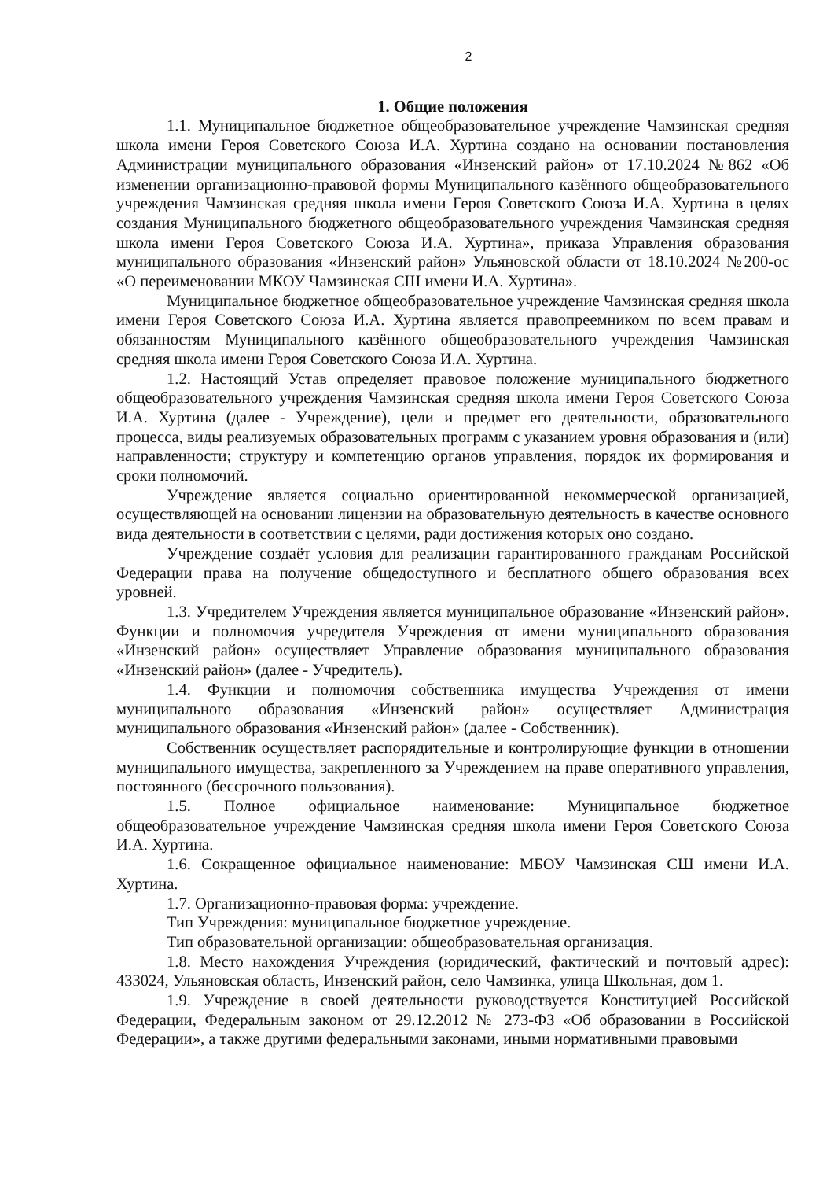2
1. Общие положения
1.1. Муниципальное бюджетное общеобразовательное учреждение Чамзинская средняя школа имени Героя Советского Союза И.А. Хуртина создано на основании постановления Администрации муниципального образования «Инзенский район» от 17.10.2024 №862 «Об изменении организационно-правовой формы Муниципального казённого общеобразовательного учреждения Чамзинская средняя школа имени Героя Советского Союза И.А. Хуртина в целях создания Муниципального бюджетного общеобразовательного учреждения Чамзинская средняя школа имени Героя Советского Союза И.А. Хуртина», приказа Управления образования муниципального образования «Инзенский район» Ульяновской области от 18.10.2024 №200-ос «О переименовании МКОУ Чамзинская СШ имени И.А. Хуртина».
Муниципальное бюджетное общеобразовательное учреждение Чамзинская средняя школа имени Героя Советского Союза И.А. Хуртина является правопреемником по всем правам и обязанностям Муниципального казённого общеобразовательного учреждения Чамзинская средняя школа имени Героя Советского Союза И.А. Хуртина.
1.2. Настоящий Устав определяет правовое положение муниципального бюджетного общеобразовательного учреждения Чамзинская средняя школа имени Героя Советского Союза И.А. Хуртина (далее - Учреждение), цели и предмет его деятельности, образовательного процесса, виды реализуемых образовательных программ с указанием уровня образования и (или) направленности; структуру и компетенцию органов управления, порядок их формирования и сроки полномочий.
Учреждение является социально ориентированной некоммерческой организацией, осуществляющей на основании лицензии на образовательную деятельность в качестве основного вида деятельности в соответствии с целями, ради достижения которых оно создано.
Учреждение создаёт условия для реализации гарантированного гражданам Российской Федерации права на получение общедоступного и бесплатного общего образования всех уровней.
1.3. Учредителем Учреждения является муниципальное образование «Инзенский район». Функции и полномочия учредителя Учреждения от имени муниципального образования «Инзенский район» осуществляет Управление образования муниципального образования «Инзенский район» (далее - Учредитель).
1.4. Функции и полномочия собственника имущества Учреждения от имени муниципального образования «Инзенский район» осуществляет Администрация муниципального образования «Инзенский район» (далее - Собственник).
Собственник осуществляет распорядительные и контролирующие функции в отношении муниципального имущества, закрепленного за Учреждением на праве оперативного управления, постоянного (бессрочного пользования).
1.5. Полное официальное наименование: Муниципальное бюджетное общеобразовательное учреждение Чамзинская средняя школа имени Героя Советского Союза И.А. Хуртина.
1.6. Сокращенное официальное наименование: МБОУ Чамзинская СШ имени И.А. Хуртина.
1.7. Организационно-правовая форма: учреждение.
Тип Учреждения: муниципальное бюджетное учреждение.
Тип образовательной организации: общеобразовательная организация.
1.8. Место нахождения Учреждения (юридический, фактический и почтовый адрес): 433024, Ульяновская область, Инзенский район, село Чамзинка, улица Школьная, дом 1.
1.9. Учреждение в своей деятельности руководствуется Конституцией Российской Федерации, Федеральным законом от 29.12.2012 № 273-ФЗ «Об образовании в Российской Федерации», а также другими федеральными законами, иными нормативными правовыми